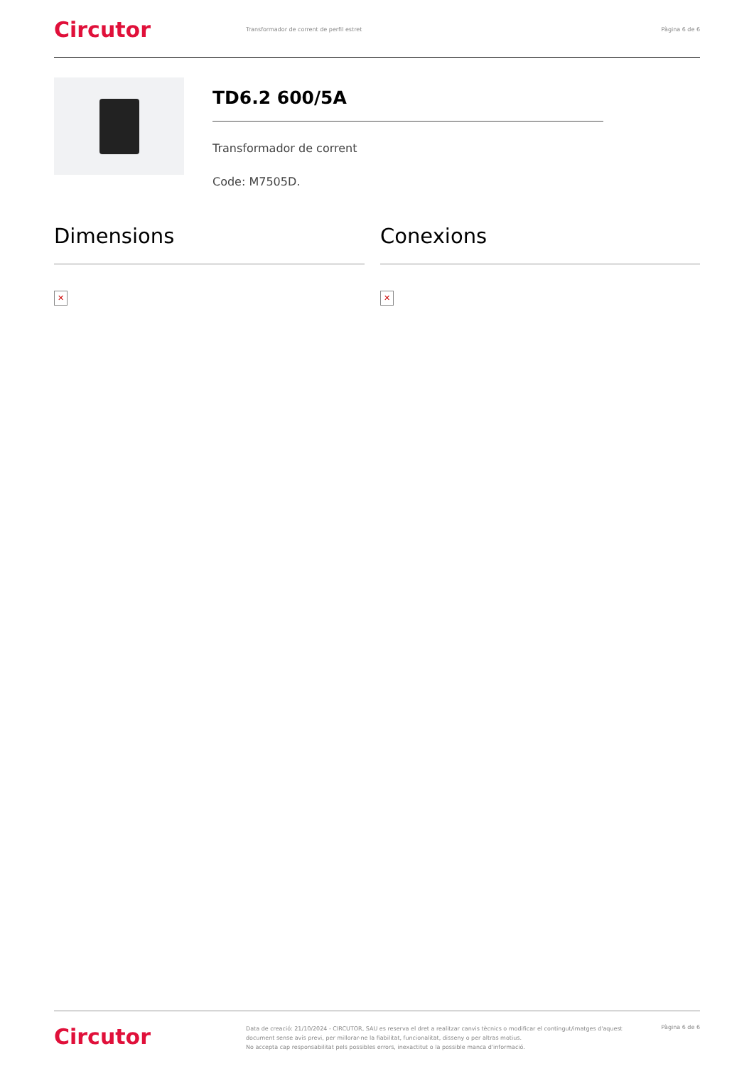Circutor
Transformador de corrent de perfil estret
Pàgina 6 de 6
TD6.2 600/5A
Transformador de corrent
Code: M7505D.
Dimensions
✕
Conexions
✕
Circutor
Data de creació: 21/10/2024 - CIRCUTOR, SAU es reserva el dret a realitzar canvis tècnics o modificar el contingut/imatges d'aquest document sense avís previ, per millorar-ne la fiabilitat, funcionalitat, disseny o per altras motius.
No accepta cap responsabilitat pels possibles errors, inexactitut o la possible manca d'informació.
Pàgina 6 de 6